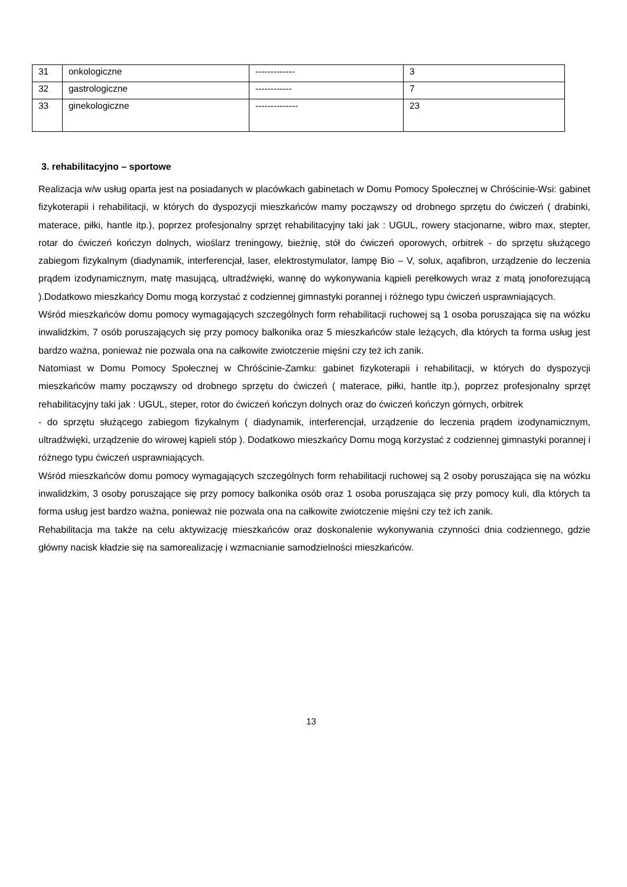| 31 | onkologiczne | ------------- | 3 |
| 32 | gastrologiczne | ------------ | 7 |
| 33 | ginekologiczne | -------------- | 23 |
3. rehabilitacyjno – sportowe
Realizacja w/w usług oparta jest na posiadanych w placówkach gabinetach w Domu Pomocy Społecznej w Chróścinie-Wsi: gabinet fizykoterapii i rehabilitacji, w których do dyspozycji mieszkańców mamy począwszy od drobnego sprzętu do ćwiczeń ( drabinki, materace, piłki, hantle itp.), poprzez profesjonalny sprzęt rehabilitacyjny taki jak : UGUL, rowery stacjonarne, wibro max, stepter, rotar do ćwiczeń kończyn dolnych, wioślarz treningowy, bieżnię, stół do ćwiczeń oporowych, orbitrek - do sprzętu służącego zabiegom fizykalnym (diadynamik, interferencjał, laser, elektrostymulator, lampę Bio – V, solux, aqafibron, urządzenie do leczenia prądem izodynamicznym, matę masującą, ultradźwięki, wannę do wykonywania kąpieli perełkowych wraz z matą jonoforezującą ).Dodatkowo mieszkańcy Domu mogą korzystać z codziennej gimnastyki porannej i różnego typu ćwiczeń usprawniających.
Wśród mieszkańców domu pomocy wymagających szczególnych form rehabilitacji ruchowej są 1 osoba poruszająca się na wózku inwalidzkim, 7 osób poruszających się przy pomocy balkonika oraz 5 mieszkańców stale leżących, dla których ta forma usług jest bardzo ważna, ponieważ nie pozwala ona na całkowite zwiotczenie mięśni czy też ich zanik.
Natomiast w Domu Pomocy Społecznej w Chróścinie-Zamku: gabinet fizykoterapii i rehabilitacji, w których do dyspozycji mieszkańców mamy począwszy od drobnego sprzętu do ćwiczeń ( materace, piłki, hantle itp.), poprzez profesjonalny sprzęt rehabilitacyjny taki jak : UGUL, steper, rotor do ćwiczeń kończyn dolnych oraz do ćwiczeń kończyn górnych, orbitrek
- do sprzętu służącego zabiegom fizykalnym ( diadynamik, interferencjał, urządzenie do leczenia prądem izodynamicznym, ultradźwięki, urządzenie do wirowej kąpieli stóp ). Dodatkowo mieszkańcy Domu mogą korzystać z codziennej gimnastyki porannej i różnego typu ćwiczeń usprawniających.
Wśród mieszkańców domu pomocy wymagających szczególnych form rehabilitacji ruchowej są 2 osoby poruszająca się na wózku inwalidzkim, 3 osoby poruszające się przy pomocy balkonika osób oraz 1 osoba poruszająca się przy pomocy kuli, dla których ta forma usług jest bardzo ważna, ponieważ nie pozwala ona na całkowite zwiotczenie mięśni czy też ich zanik.
Rehabilitacja ma także na celu aktywizację mieszkańców oraz doskonalenie wykonywania czynności dnia codziennego, gdzie główny nacisk kładzie się na samorealizację i wzmacnianie samodzielności mieszkańców.
13